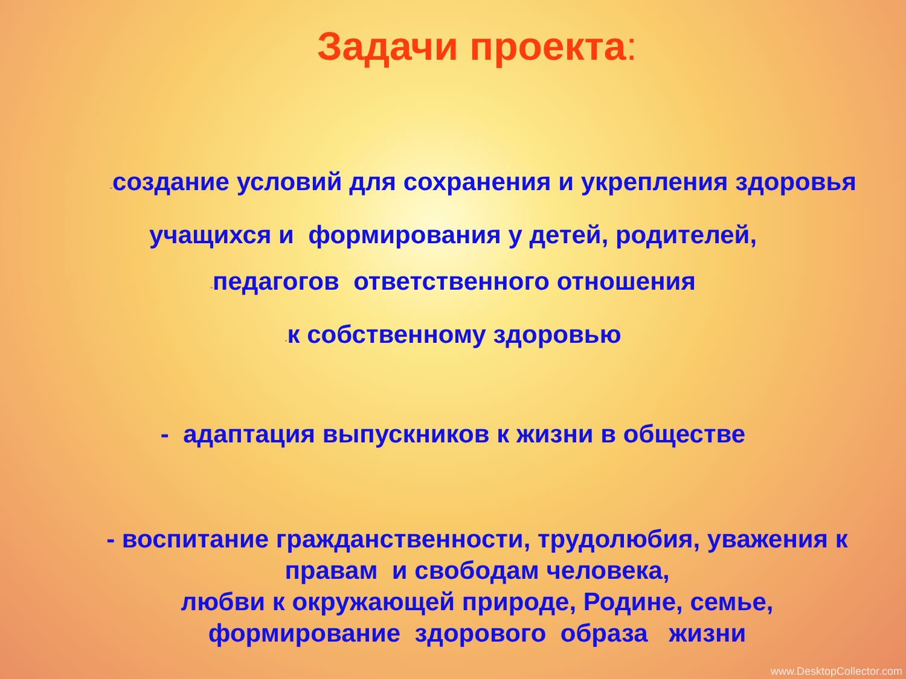Задачи проекта:
-создание условий для сохранения и укрепления здоровья
учащихся и формирования у детей, родителей,
-педагогов ответственного отношения
-к собственному здоровью
- адаптация выпускников к жизни в обществе
- воспитание гражданственности, трудолюбия, уважения к
правам и свободам человека,
любви к окружающей природе, Родине, семье,
формирование здорового образа жизни
www.DesktopCollector.com